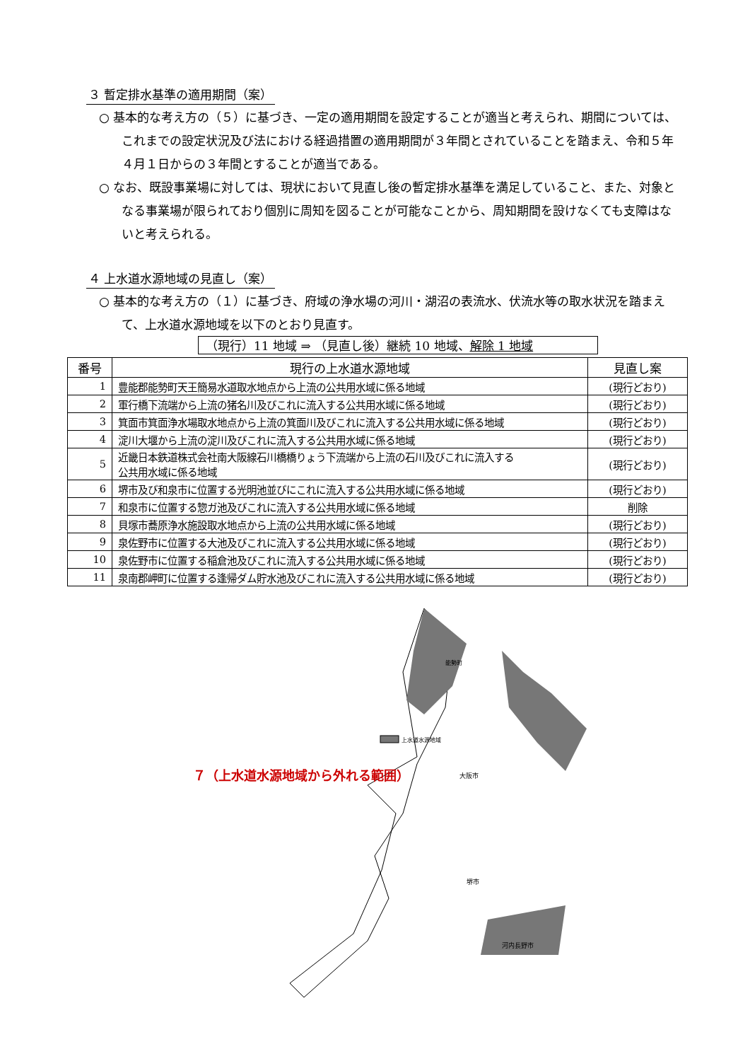３ 暫定排水基準の適用期間（案）
○ 基本的な考え方の（５）に基づき、一定の適用期間を設定することが適当と考えられ、期間については、これまでの設定状況及び法における経過措置の適用期間が３年間とされていることを踏まえ、令和５年４月１日からの３年間とすることが適当である。
○ なお、既設事業場に対しては、現状において見直し後の暫定排水基準を満足していること、また、対象となる事業場が限られており個別に周知を図ることが可能なことから、周知期間を設けなくても支障はないと考えられる。
４ 上水道水源地域の見直し（案）
○ 基本的な考え方の（１）に基づき、府域の浄水場の河川・湖沼の表流水、伏流水等の取水状況を踏まえて、上水道水源地域を以下のとおり見直す。
（現行）11 地域 ⇒ （見直し後）継続 10 地域、解除 1 地域
| 番号 | 現行の上水道水源地域 | 見直し案 |
| --- | --- | --- |
| 1 | 豊能郡能勢町天王簡易水道取水地点から上流の公共用水域に係る地域 | (現行どおり) |
| 2 | 軍行橋下流端から上流の猪名川及びこれに流入する公共用水域に係る地域 | (現行どおり) |
| 3 | 箕面市箕面浄水場取水地点から上流の箕面川及びこれに流入する公共用水域に係る地域 | (現行どおり) |
| 4 | 淀川大堰から上流の淀川及びこれに流入する公共用水域に係る地域 | (現行どおり) |
| 5 | 近畿日本鉄道株式会社南大阪線石川橋橋りょう下流端から上流の石川及びこれに流入する 公共用水域に係る地域 | (現行どおり) |
| 6 | 堺市及び和泉市に位置する光明池並びにこれに流入する公共用水域に係る地域 | (現行どおり) |
| 7 | 和泉市に位置する惣ガ池及びこれに流入する公共用水域に係る地域 | 削除 |
| 8 | 貝塚市蕎原浄水施設取水地点から上流の公共用水域に係る地域 | (現行どおり) |
| 9 | 泉佐野市に位置する大池及びこれに流入する公共用水域に係る地域 | (現行どおり) |
| 10 | 泉佐野市に位置する稲倉池及びこれに流入する公共用水域に係る地域 | (現行どおり) |
| 11 | 泉南郡岬町に位置する逢帰ダム貯水池及びこれに流入する公共用水域に係る地域 | (現行どおり) |
上水道水源地域
大阪市
堺市
河内長野市
能勢町
７（上水道水源地域から外れる範囲）